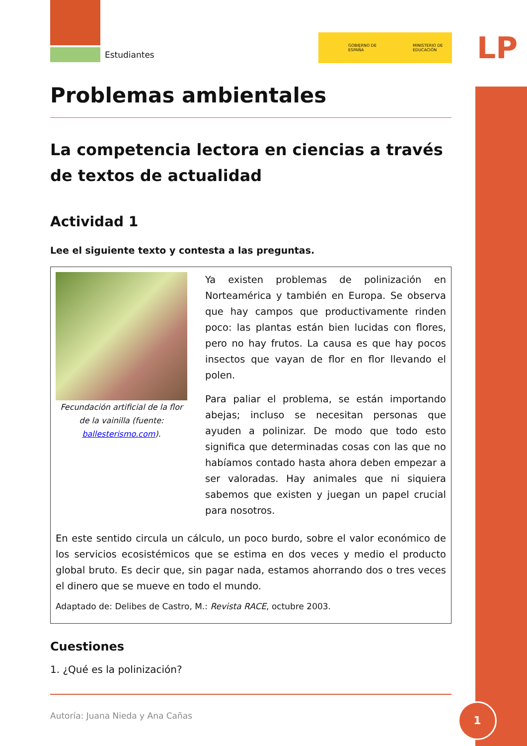LP
Estudiantes
GOBIERNO DE ESPAÑA MINISTERIO DE EDUCACIÓN
Problemas ambientales
La competencia lectora en ciencias a través de textos de actualidad
Actividad 1
Lee el siguiente texto y contesta a las preguntas.
Fecundación artificial de la flor de la vainilla (fuente: ballesterismo.com).
Ya existen problemas de polinización en Norteamérica y también en Europa. Se observa que hay campos que productivamente rinden poco: las plantas están bien lucidas con flores, pero no hay frutos. La causa es que hay pocos insectos que vayan de flor en flor llevando el polen.
Para paliar el problema, se están importando abejas; incluso se necesitan personas que ayuden a polinizar. De modo que todo esto significa que determinadas cosas con las que no habíamos contado hasta ahora deben empezar a ser valoradas. Hay animales que ni siquiera sabemos que existen y juegan un papel crucial para nosotros.
En este sentido circula un cálculo, un poco burdo, sobre el valor económico de los servicios ecosistémicos que se estima en dos veces y medio el producto global bruto. Es decir que, sin pagar nada, estamos ahorrando dos o tres veces el dinero que se mueve en todo el mundo.
Adaptado de: Delibes de Castro, M.: Revista RACE, octubre 2003.
Cuestiones
1. ¿Qué es la polinización?
Autoría: Juana Nieda y Ana Cañas
1